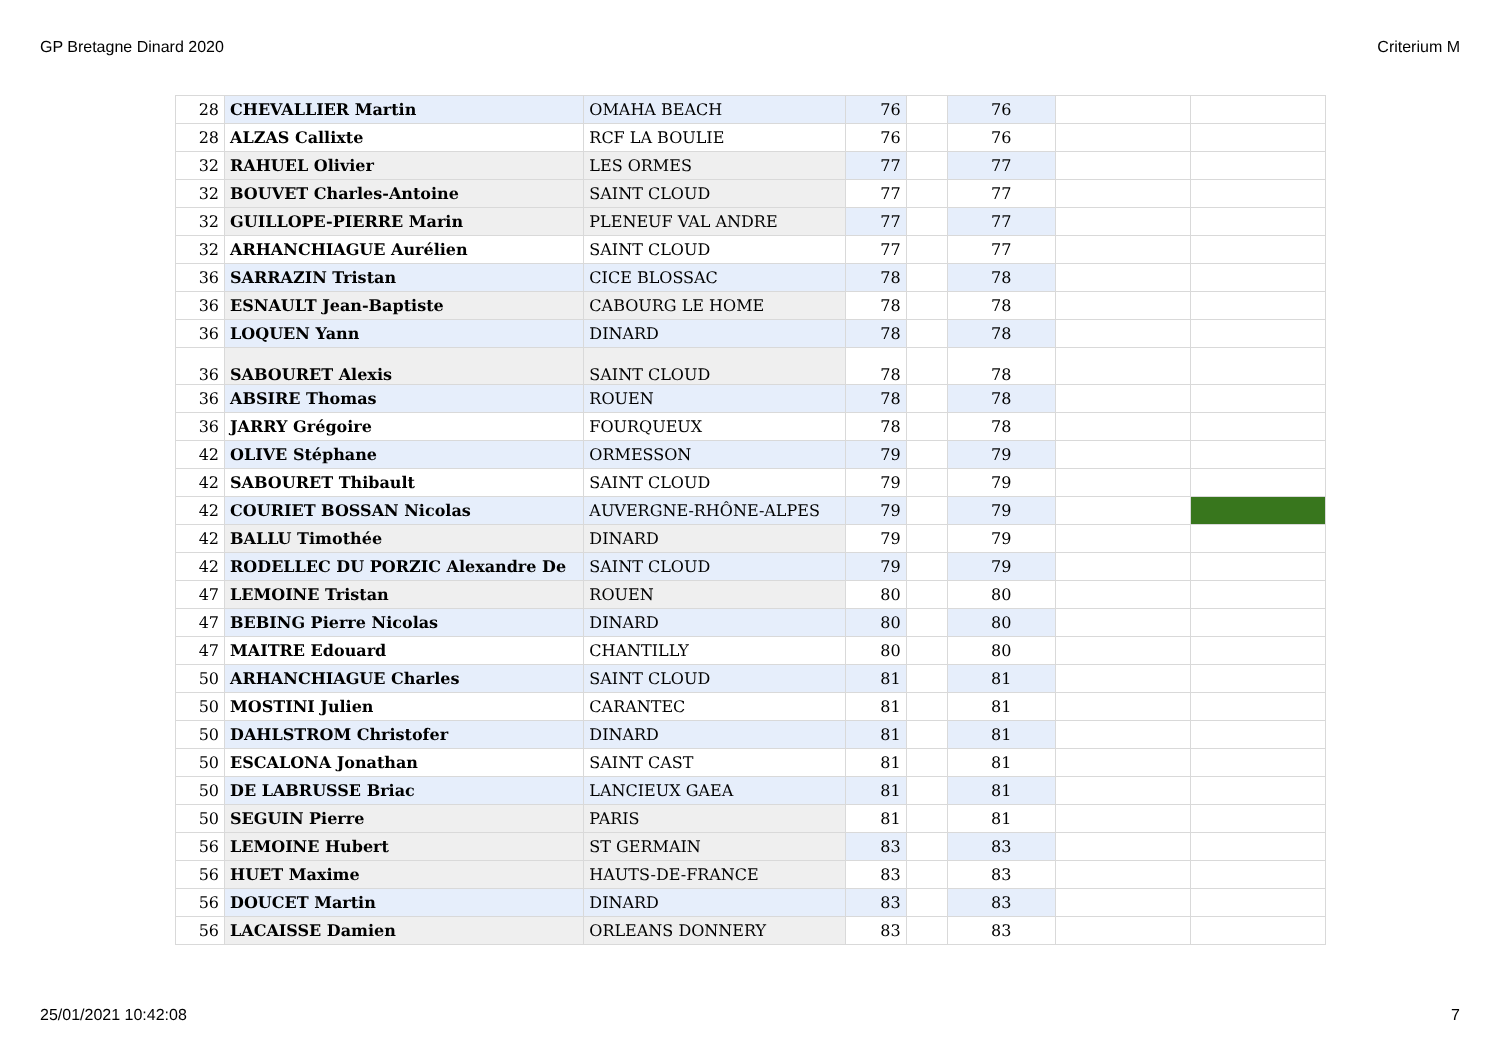GP Bretagne Dinard 2020 Criterium M
| 28 | CHEVALLIER Martin | OMAHA BEACH | 76 | | 76 | | |
| 28 | ALZAS Callixte | RCF LA BOULIE | 76 | | 76 | | |
| 32 | RAHUEL Olivier | LES ORMES | 77 | | 77 | | |
| 32 | BOUVET Charles-Antoine | SAINT CLOUD | 77 | | 77 | | |
| 32 | GUILLOPE-PIERRE Marin | PLENEUF VAL ANDRE | 77 | | 77 | | |
| 32 | ARHANCHIAGUE Aurélien | SAINT CLOUD | 77 | | 77 | | |
| 36 | SARRAZIN Tristan | CICE BLOSSAC | 78 | | 78 | | |
| 36 | ESNAULT Jean-Baptiste | CABOURG LE HOME | 78 | | 78 | | |
| 36 | LOQUEN Yann | DINARD | 78 | | 78 | | |
| 36 | SABOURET Alexis | SAINT CLOUD | 78 | | 78 | | |
| 36 | ABSIRE Thomas | ROUEN | 78 | | 78 | | |
| 36 | JARRY Grégoire | FOURQUEUX | 78 | | 78 | | |
| 42 | OLIVE Stéphane | ORMESSON | 79 | | 79 | | |
| 42 | SABOURET Thibault | SAINT CLOUD | 79 | | 79 | | |
| 42 | COURIET BOSSAN Nicolas | AUVERGNE-RHÔNE-ALPES | 79 | | 79 | | |
| 42 | BALLU Timothée | DINARD | 79 | | 79 | | |
| 42 | RODELLEC DU PORZIC Alexandre De | SAINT CLOUD | 79 | | 79 | | |
| 47 | LEMOINE Tristan | ROUEN | 80 | | 80 | | |
| 47 | BEBING Pierre Nicolas | DINARD | 80 | | 80 | | |
| 47 | MAITRE Edouard | CHANTILLY | 80 | | 80 | | |
| 50 | ARHANCHIAGUE Charles | SAINT CLOUD | 81 | | 81 | | |
| 50 | MOSTINI Julien | CARANTEC | 81 | | 81 | | |
| 50 | DAHLSTROM Christofer | DINARD | 81 | | 81 | | |
| 50 | ESCALONA Jonathan | SAINT CAST | 81 | | 81 | | |
| 50 | DE LABRUSSE Briac | LANCIEUX GAEA | 81 | | 81 | | |
| 50 | SEGUIN Pierre | PARIS | 81 | | 81 | | |
| 56 | LEMOINE Hubert | ST GERMAIN | 83 | | 83 | | |
| 56 | HUET Maxime | HAUTS-DE-FRANCE | 83 | | 83 | | |
| 56 | DOUCET Martin | DINARD | 83 | | 83 | | |
| 56 | LACAISSE Damien | ORLEANS DONNERY | 83 | | 83 | | |
25/01/2021 10:42:08 7